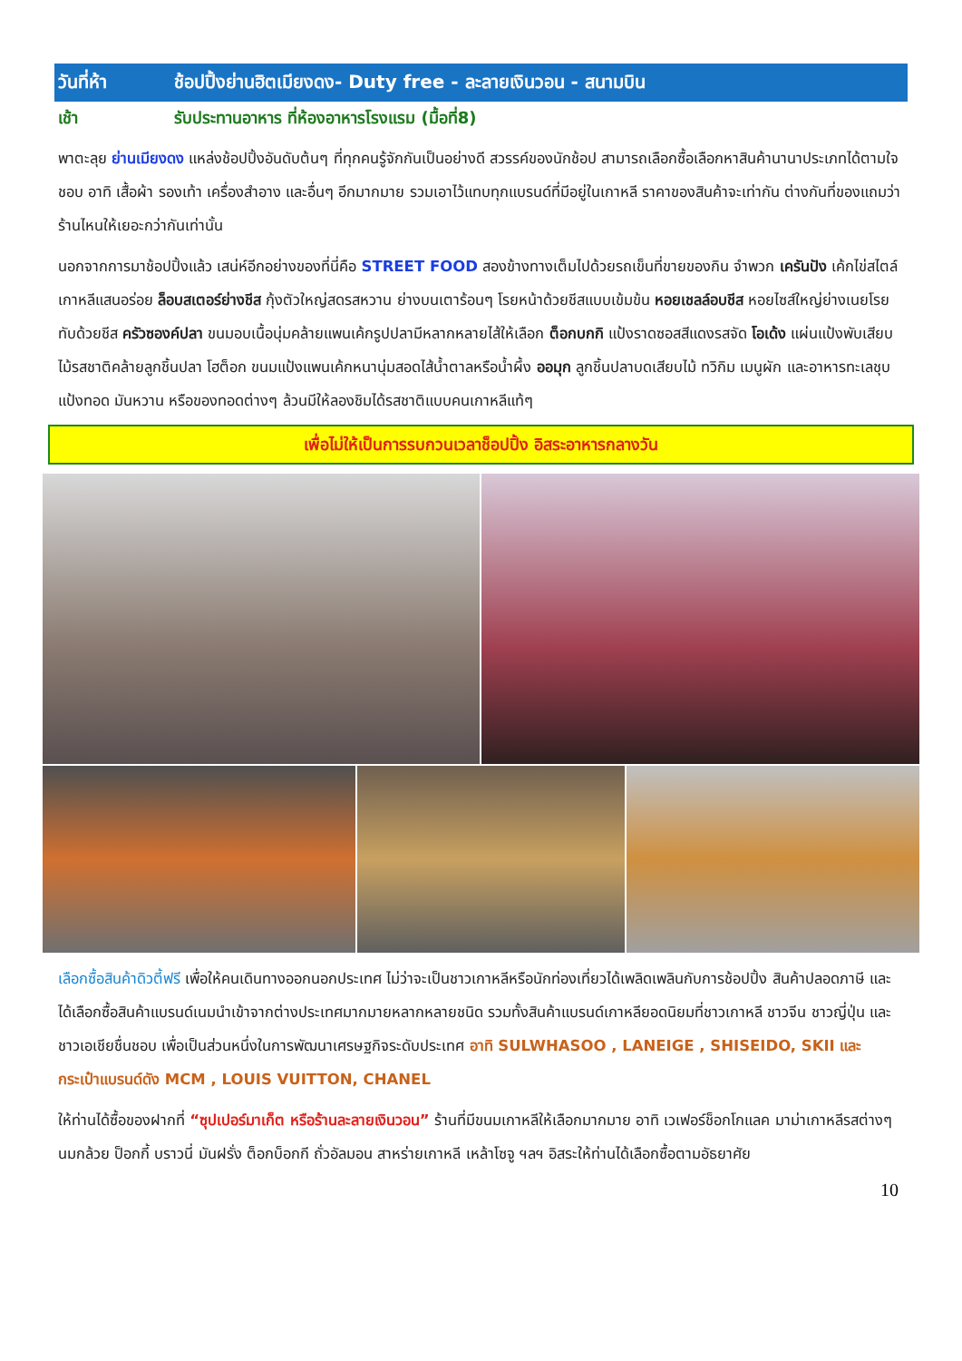วันที่ห้า ช้อปปิ้งย่านฮิตเมียงดง- Duty free - ละลายเงินวอน - สนามบิน
เช้า รับประทานอาหาร ที่ห้องอาหารโรงแรม (มื้อที่8)
พาตะลุย ย่านเมียงดง แหล่งช้อปปิ้งอันดับต้นๆ ที่ทุกคนรู้จักกันเป็นอย่างดี สวรรค์ของนักช้อป สามารถเลือกซื้อเลือกหาสินค้านานาประเภทได้ตามใจชอบ อาทิ เสื้อผ้า รองเท้า เครื่องสำอาง และอื่นๆ อีกมากมาย รวมเอาไว้แทบทุกแบรนด์ที่มีอยู่ในเกาหลี ราคาของสินค้าจะเท่ากัน ต่างกันที่ของแถมว่าร้านไหนให้เยอะกว่ากันเท่านั้น
นอกจากการมาช้อปปิ้งแล้ว เสน่ห์อีกอย่างของที่นี่คือ STREET FOOD สองข้างทางเต็มไปด้วยรถเข็นที่ขายของกิน จำพวก เครันปัง เค้กไข่สไตล์เกาหลีแสนอร่อย ล็อบสเตอร์ย่างชีส กุ้งตัวใหญ่สดรสหวาน ย่างบนเตาร้อนๆ โรยหน้าด้วยชีสแบบเข้มข้น หอยเชลล์อบชีส หอยไซส์ใหญ่ย่างเนยโรยทับด้วยชีส ครัวซองค์ปลา ขนมอบเนื้อนุ่มคล้ายแพนเค้กรูปปลามีหลากหลายไส้ให้เลือก ต็อกบกกิ แป้งราดซอสสีแดงรสจัด โอเด้ง แผ่นแป้งพับเสียบไม้รสชาติคล้ายลูกชิ้นปลา โฮต็อก ขนมแป้งแพนเค้กหนานุ่มสอดไส้น้ำตาลหรือน้ำผึ้ง ออมุก ลูกชิ้นปลาบดเสียบไม้ ทวิกิม เมนูผัก และอาหารทะเลชุบแป้งทอด มันหวาน หรือของทอดต่างๆ ล้วนมีให้ลองชิมได้รสชาติแบบคนเกาหลีแท้ๆ
เพื่อไม่ให้เป็นการรบกวนเวลาช็อปปิ้ง อิสระอาหารกลางวัน
เลือกซื้อสินค้าดิวตี้ฟรี เพื่อให้คนเดินทางออกนอกประเทศ ไม่ว่าจะเป็นชาวเกาหลีหรือนักท่องเที่ยวได้เพลิดเพลินกับการช้อปปิ้ง สินค้าปลอดภาษี และได้เลือกซื้อสินค้าแบรนด์เนมนำเข้าจากต่างประเทศมากมายหลากหลายชนิด รวมทั้งสินค้าแบรนด์เกาหลียอดนิยมที่ชาวเกาหลี ชาวจีน ชาวญี่ปุ่น และ ชาวเอเชียชื่นชอบ เพื่อเป็นส่วนหนึ่งในการพัฒนาเศรษฐกิจระดับประเทศ อาทิ SULWHASOO , LANEIGE , SHISEIDO, SKII และ กระเป๋าแบรนด์ดัง MCM , LOUIS VUITTON, CHANEL
ให้ท่านได้ซื้อของฝากที่ “ซุปเปอร์มาเก็ต หรือร้านละลายเงินวอน” ร้านที่มีขนมเกาหลีให้เลือกมากมาย อาทิ เวเฟอร์ช็อกโกแลค มาม่าเกาหลีรสต่างๆ นมกล้วย ป็อกกี้ บราวนี่ มันฝรั่ง ต็อกบ็อกกี ถั่วอัลมอน สาหร่ายเกาหลี เหล้าโซจู ฯลฯ อิสระให้ท่านได้เลือกซื้อตามอัธยาศัย
10